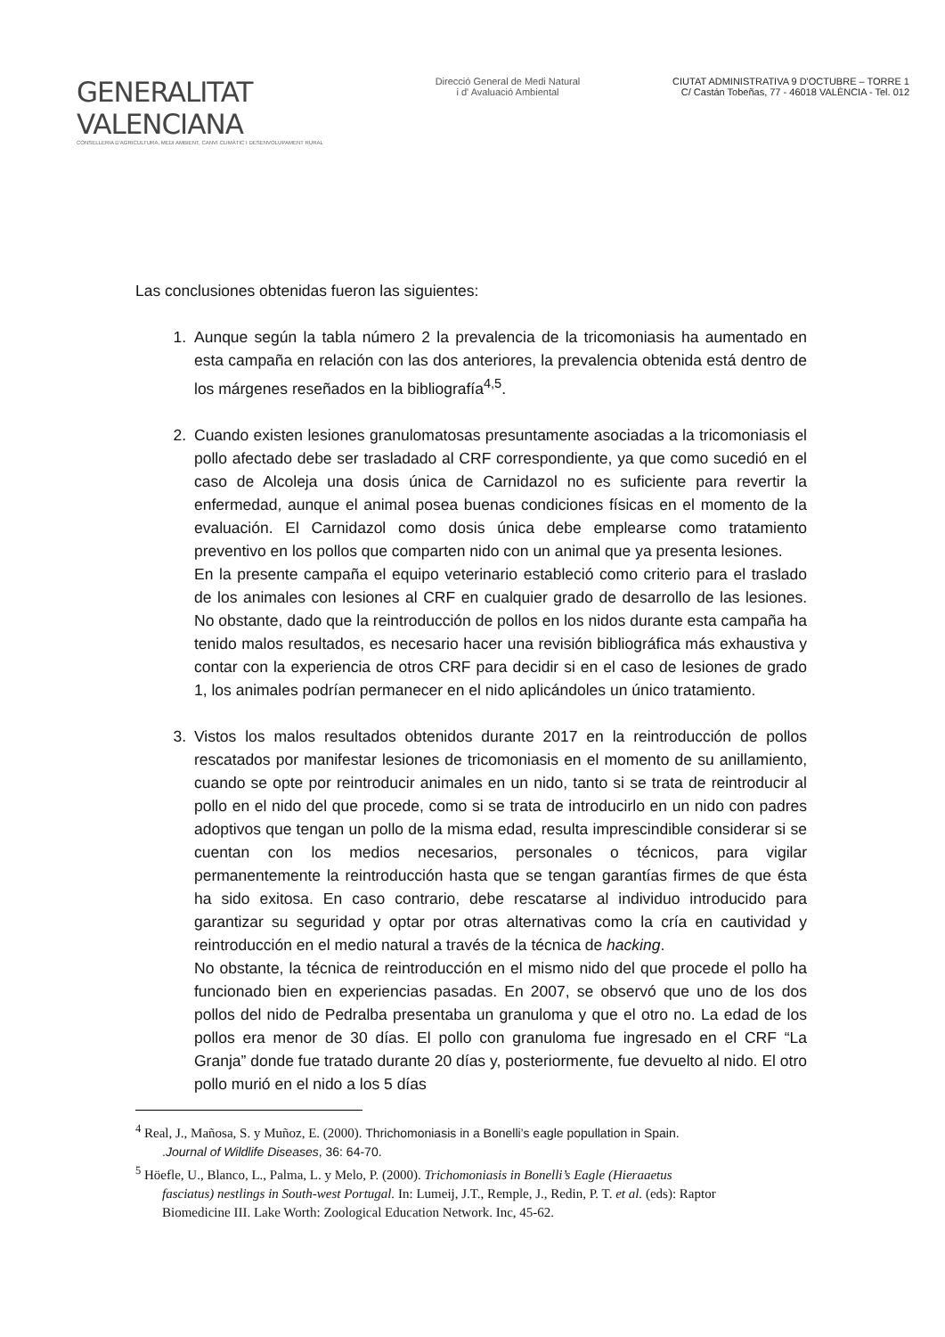GENERALITAT VALENCIANA
CONSELLERIA D'AGRICULTURA, MEDI AMBIENT, CANVI CLIMÀTIC I DESENVOLUPAMENT RURAL
Direcció General de Medi Natural
i d' Avaluació Ambiental
CIUTAT ADMINISTRATIVA 9 D'OCTUBRE – TORRE 1
C/ Castán Tobeñas, 77 - 46018 VALÈNCIA - Tel. 012
Las conclusiones obtenidas fueron las siguientes:
1. Aunque según la tabla número 2 la prevalencia de la tricomoniasis ha aumentado en esta campaña en relación con las dos anteriores, la prevalencia obtenida está dentro de los márgenes reseñados en la bibliografía<sup>4,5</sup>.
2. Cuando existen lesiones granulomatosas presuntamente asociadas a la tricomoniasis el pollo afectado debe ser trasladado al CRF correspondiente, ya que como sucedió en el caso de Alcoleja una dosis única de Carnidazol no es suficiente para revertir la enfermedad, aunque el animal posea buenas condiciones físicas en el momento de la evaluación. El Carnidazol como dosis única debe emplearse como tratamiento preventivo en los pollos que comparten nido con un animal que ya presenta lesiones.
En la presente campaña el equipo veterinario estableció como criterio para el traslado de los animales con lesiones al CRF en cualquier grado de desarrollo de las lesiones. No obstante, dado que la reintroducción de pollos en los nidos durante esta campaña ha tenido malos resultados, es necesario hacer una revisión bibliográfica más exhaustiva y contar con la experiencia de otros CRF para decidir si en el caso de lesiones de grado 1, los animales podrían permanecer en el nido aplicándoles un único tratamiento.
3. Vistos los malos resultados obtenidos durante 2017 en la reintroducción de pollos rescatados por manifestar lesiones de tricomoniasis en el momento de su anillamiento, cuando se opte por reintroducir animales en un nido, tanto si se trata de reintroducir al pollo en el nido del que procede, como si se trata de introducirlo en un nido con padres adoptivos que tengan un pollo de la misma edad, resulta imprescindible considerar si se cuentan con los medios necesarios, personales o técnicos, para vigilar permanentemente la reintroducción hasta que se tengan garantías firmes de que ésta ha sido exitosa. En caso contrario, debe rescatarse al individuo introducido para garantizar su seguridad y optar por otras alternativas como la cría en cautividad y reintroducción en el medio natural a través de la técnica de hacking.
No obstante, la técnica de reintroducción en el mismo nido del que procede el pollo ha funcionado bien en experiencias pasadas. En 2007, se observó que uno de los dos pollos del nido de Pedralba presentaba un granuloma y que el otro no. La edad de los pollos era menor de 30 días. El pollo con granuloma fue ingresado en el CRF “La Granja” donde fue tratado durante 20 días y, posteriormente, fue devuelto al nido. El otro pollo murió en el nido a los 5 días
<sup>4</sup> Real, J., Mañosa, S. y Muñoz, E. (2000). Thrichomoniasis in a Bonelli’s eagle popullation in Spain.
.Journal of Wildlife Diseases, 36: 64-70.
<sup>5</sup> Höefle, U., Blanco, L., Palma, L. y Melo, P. (2000). Trichomoniasis in Bonelli’s Eagle (Hieraaetus
fasciatus) nestlings in South-west Portugal. In: Lumeij, J.T., Remple, J., Redin, P. T. et al. (eds): Raptor Biomedicine III. Lake Worth: Zoological Education Network. Inc, 45-62.